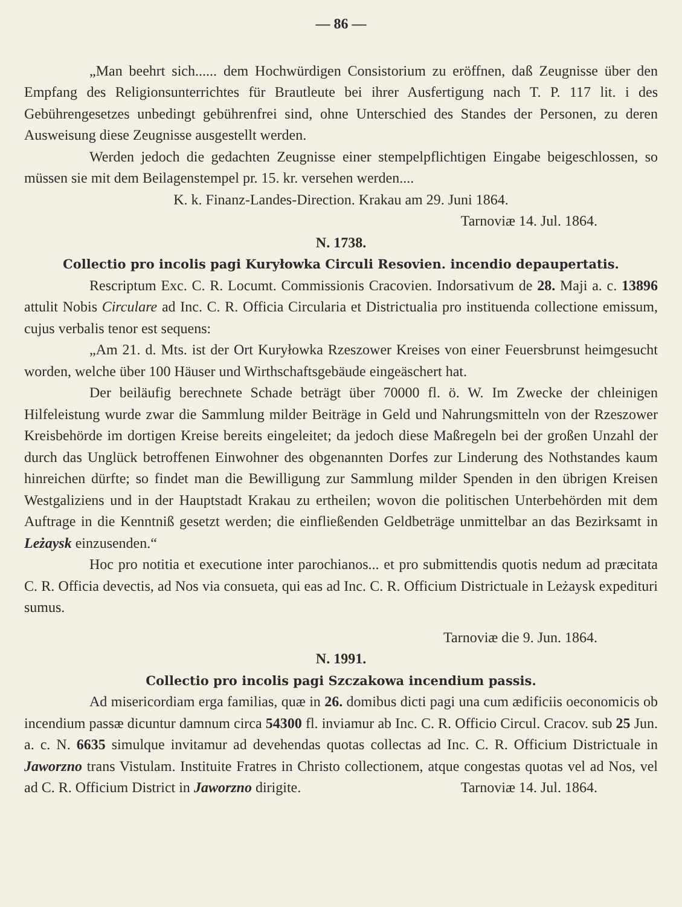— 86 —
„Man beehrt sich...... dem Hochwürdigen Consistorium zu eröffnen, daß Zeugnisse über den Empfang des Religionsunterrichtes für Brautleute bei ihrer Ausfertigung nach T. P. 117 lit. i des Gebührengesetzes unbedingt gebührenfrei sind, ohne Unterschied des Standes der Personen, zu deren Ausweisung diese Zeugnisse ausgestellt werden.
Werden jedoch die gedachten Zeugnisse einer stempelpflichtigen Eingabe beigeschlossen, so müssen sie mit dem Beilagenstempel pr. 15. kr. versehen werden....
K. k. Finanz-Landes-Direction. Krakau am 29. Juni 1864.
Tarnoviæ 14. Jul. 1864.
N. 1738.
Collectio pro incolis pagi Kuryłowka Circuli Resovien. incendio depaupertatis.
Rescriptum Exc. C. R. Locumt. Commissionis Cracovien. Indorsativum de 28. Maji a. c. 13896 attulit Nobis Circulare ad Inc. C. R. Officia Circularia et Districtualia pro instituenda collectione emissum, cujus verbalis tenor est sequens:
„Am 21. d. Mts. ist der Ort Kuryłowka Rzeszower Kreises von einer Feuersbrunst heimgesucht worden, welche über 100 Häuser und Wirthschaftsgebäude eingeäschert hat.
Der beiläufig berechnete Schade beträgt über 70000 fl. ö. W. Im Zwecke der chleinigen Hilfeleistung wurde zwar die Sammlung milder Beiträge in Geld und Nahrungsmitteln von der Rzeszower Kreisbehörde im dortigen Kreise bereits eingeleitet; da jedoch diese Maßregeln bei der großen Unzahl der durch das Unglück betroffenen Einwohner des obgenannten Dorfes zur Linderung des Nothstandes kaum hinreichen dürfte; so findet man die Bewilligung zur Sammlung milder Spenden in den übrigen Kreisen Westgaliziens und in der Hauptstadt Krakau zu ertheilen; wovon die politischen Unterbehörden mit dem Auftrage in die Kenntniß gesetzt werden; die einfließenden Geldbeträge unmittelbar an das Bezirksamt in Leżaysk einzusenden.“
Hoc pro notitia et executione inter parochianos... et pro submittendis quotis nedum ad præcitata C. R. Officia devectis, ad Nos via consueta, qui eas ad Inc. C. R. Officium Districtuale in Leżaysk expedituri sumus.
Tarnoviæ die 9. Jun. 1864.
N. 1991.
Collectio pro incolis pagi Szczakowa incendium passis.
Ad misericordiam erga familias, quæ in 26. domibus dicti pagi una cum ædificiis oeconomicis ob incendium passæ dicuntur damnum circa 54300 fl. inviamur ab Inc. C. R. Officio Circul. Cracov. sub 25 Jun. a. c. N. 6635 simulque invitamur ad devehendas quotas collectas ad Inc. C. R. Officium Districtuale in Jaworzno trans Vistulam. Instituite Fratres in Christo collectionem, atque congestas quotas vel ad Nos, vel ad C. R. Officium District in Jaworzno dirigite. Tarnoviæ 14. Jul. 1864.